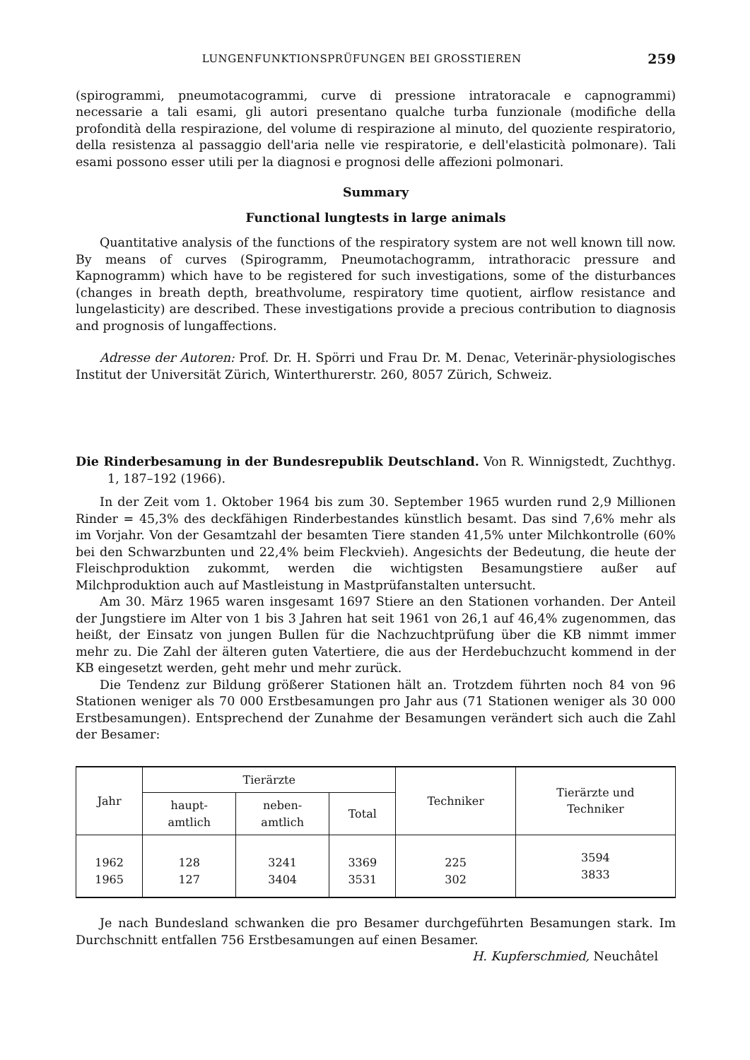LUNGENFUNKTIONSPRÜFUNGEN BEI GROSSTIEREN 259
(spirogrammi, pneumotacogrammi, curve di pressione intratoracale e capnogrammi) necessarie a tali esami, gli autori presentano qualche turba funzionale (modifiche della profondità della respirazione, del volume di respirazione al minuto, del quoziente respiratorio, della resistenza al passaggio dell'aria nelle vie respiratorie, e dell'elasticità polmonare). Tali esami possono esser utili per la diagnosi e prognosi delle affezioni polmonari.
Summary
Functional lungtests in large animals
Quantitative analysis of the functions of the respiratory system are not well known till now. By means of curves (Spirogramm, Pneumotachogramm, intrathoracic pressure and Kapnogramm) which have to be registered for such investigations, some of the disturbances (changes in breath depth, breathvolume, respiratory time quotient, airflow resistance and lungelasticity) are described. These investigations provide a precious contribution to diagnosis and prognosis of lungaffections.
Adresse der Autoren: Prof. Dr. H. Spörri und Frau Dr. M. Denac, Veterinär-physiologisches Institut der Universität Zürich, Winterthurerstr. 260, 8057 Zürich, Schweiz.
Die Rinderbesamung in der Bundesrepublik Deutschland. Von R. Winnigstedt, Zuchthyg. 1, 187–192 (1966).
In der Zeit vom 1. Oktober 1964 bis zum 30. September 1965 wurden rund 2,9 Millionen Rinder = 45,3% des deckfähigen Rinderbestandes künstlich besamt. Das sind 7,6% mehr als im Vorjahr. Von der Gesamtzahl der besamten Tiere standen 41,5% unter Milchkontrolle (60% bei den Schwarzbunten und 22,4% beim Fleckvieh). Angesichts der Bedeutung, die heute der Fleischproduktion zukommt, werden die wichtigsten Besamungstiere außer auf Milchproduktion auch auf Mastleistung in Mastprüfanstalten untersucht.
Am 30. März 1965 waren insgesamt 1697 Stiere an den Stationen vorhanden. Der Anteil der Jungstiere im Alter von 1 bis 3 Jahren hat seit 1961 von 26,1 auf 46,4% zugenommen, das heißt, der Einsatz von jungen Bullen für die Nachzuchtprüfung über die KB nimmt immer mehr zu. Die Zahl der älteren guten Vatertiere, die aus der Herdebuchzucht kommend in der KB eingesetzt werden, geht mehr und mehr zurück.
Die Tendenz zur Bildung größerer Stationen hält an. Trotzdem führten noch 84 von 96 Stationen weniger als 70 000 Erstbesamungen pro Jahr aus (71 Stationen weniger als 30 000 Erstbesamungen). Entsprechend der Zunahme der Besamungen verändert sich auch die Zahl der Besamer:
| Jahr | Tierärzte | | | Techniker | Tierärzte und Techniker |
| --- | --- | --- | --- | --- | --- |
| | haupt- amtlich | neben- amtlich | Total | | |
| 1962 1965 | 128 127 | 3241 3404 | 3369 3531 | 225 302 | 3594 3833 |
Je nach Bundesland schwanken die pro Besamer durchgeführten Besamungen stark. Im Durchschnitt entfallen 756 Erstbesamungen auf einen Besamer.
H. Kupferschmied, Neuchâtel